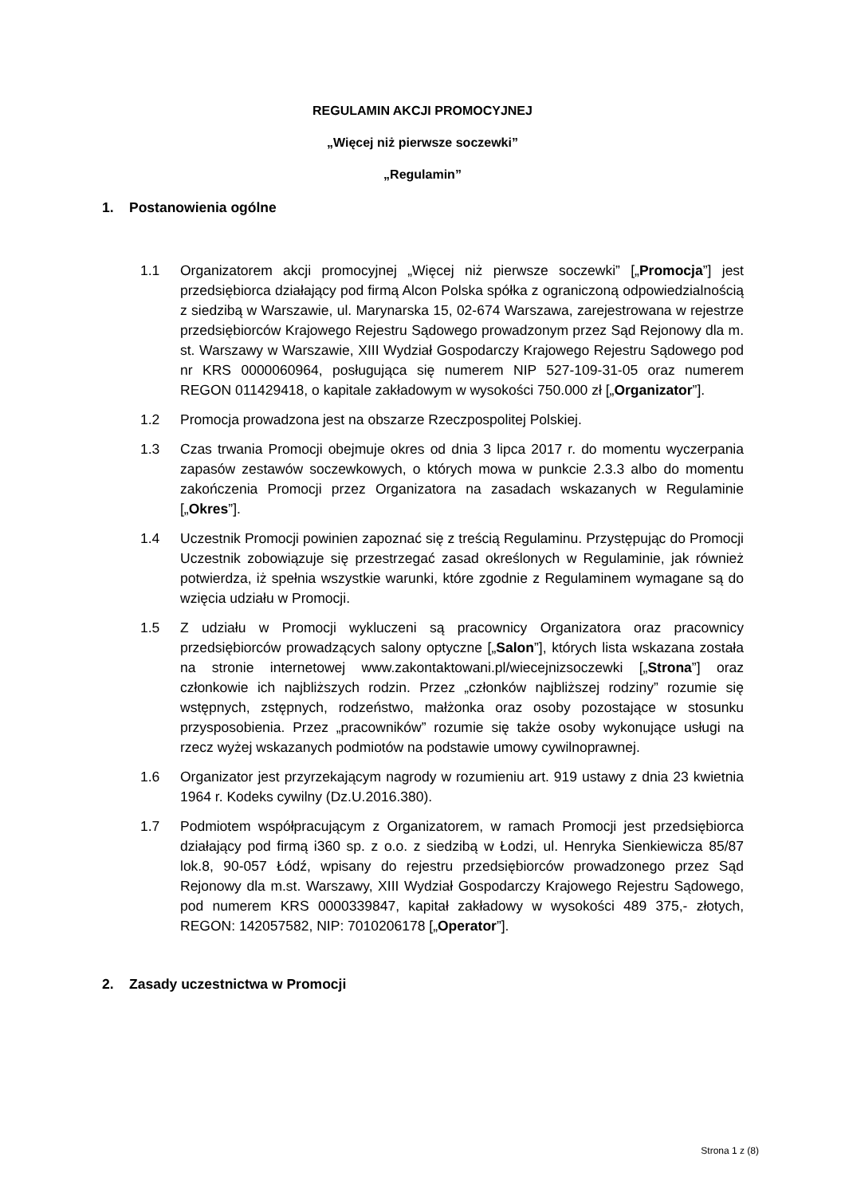REGULAMIN AKCJI PROMOCYJNEJ
„Więcej niż pierwsze soczewki”
„Regulamin”
1. Postanowienia ogólne
1.1 Organizatorem akcji promocyjnej „Więcej niż pierwsze soczewki” [„Promocja”] jest przedsiębiorca działający pod firmą Alcon Polska spółka z ograniczoną odpowiedzialnością z siedzibą w Warszawie, ul. Marynarska 15, 02-674 Warszawa, zarejestrowana w rejestrze przedsiębiorców Krajowego Rejestru Sądowego prowadzonym przez Sąd Rejonowy dla m. st. Warszawy w Warszawie, XIII Wydział Gospodarczy Krajowego Rejestru Sądowego pod nr KRS 0000060964, posługująca się numerem NIP 527-109-31-05 oraz numerem REGON 011429418, o kapitale zakładowym w wysokości 750.000 zł [„Organizator”].
1.2 Promocja prowadzona jest na obszarze Rzeczpospolitej Polskiej.
1.3 Czas trwania Promocji obejmuje okres od dnia 3 lipca 2017 r. do momentu wyczerpania zapasów zestawów soczewkowych, o których mowa w punkcie 2.3.3 albo do momentu zakończenia Promocji przez Organizatora na zasadach wskazanych w Regulaminie [„Okres”].
1.4 Uczestnik Promocji powinien zapoznać się z treścią Regulaminu. Przystępując do Promocji Uczestnik zobowiązuje się przestrzegać zasad określonych w Regulaminie, jak również potwierdza, iż spełnia wszystkie warunki, które zgodnie z Regulaminem wymagane są do wzięcia udziału w Promocji.
1.5 Z udziału w Promocji wykluczeni są pracownicy Organizatora oraz pracownicy przedsiębiorców prowadzących salony optyczne [„Salon”], których lista wskazana została na stronie internetowej www.zakontaktowani.pl/wiecejnizsoczewki [„Strona”] oraz członkowie ich najbliższych rodzin. Przez „członków najbliższej rodziny” rozumie się wstępnych, zstępnych, rodzeństwo, małżonka oraz osoby pozostające w stosunku przysposobienia. Przez „pracowników” rozumie się także osoby wykonujące usługi na rzecz wyżej wskazanych podmiotów na podstawie umowy cywilnoprawnej.
1.6 Organizator jest przyrzekającym nagrody w rozumieniu art. 919 ustawy z dnia 23 kwietnia 1964 r. Kodeks cywilny (Dz.U.2016.380).
1.7 Podmiotem współpracującym z Organizatorem, w ramach Promocji jest przedsiębiorca działający pod firmą i360 sp. z o.o. z siedzibą w Łodzi, ul. Henryka Sienkiewicza 85/87 lok.8, 90-057 Łódź, wpisany do rejestru przedsiębiorców prowadzonego przez Sąd Rejonowy dla m.st. Warszawy, XIII Wydział Gospodarczy Krajowego Rejestru Sądowego, pod numerem KRS 0000339847, kapitał zakładowy w wysokości 489 375,- złotych, REGON: 142057582, NIP: 7010206178 [„Operator”].
2. Zasady uczestnictwa w Promocji
Strona 1 z (8)